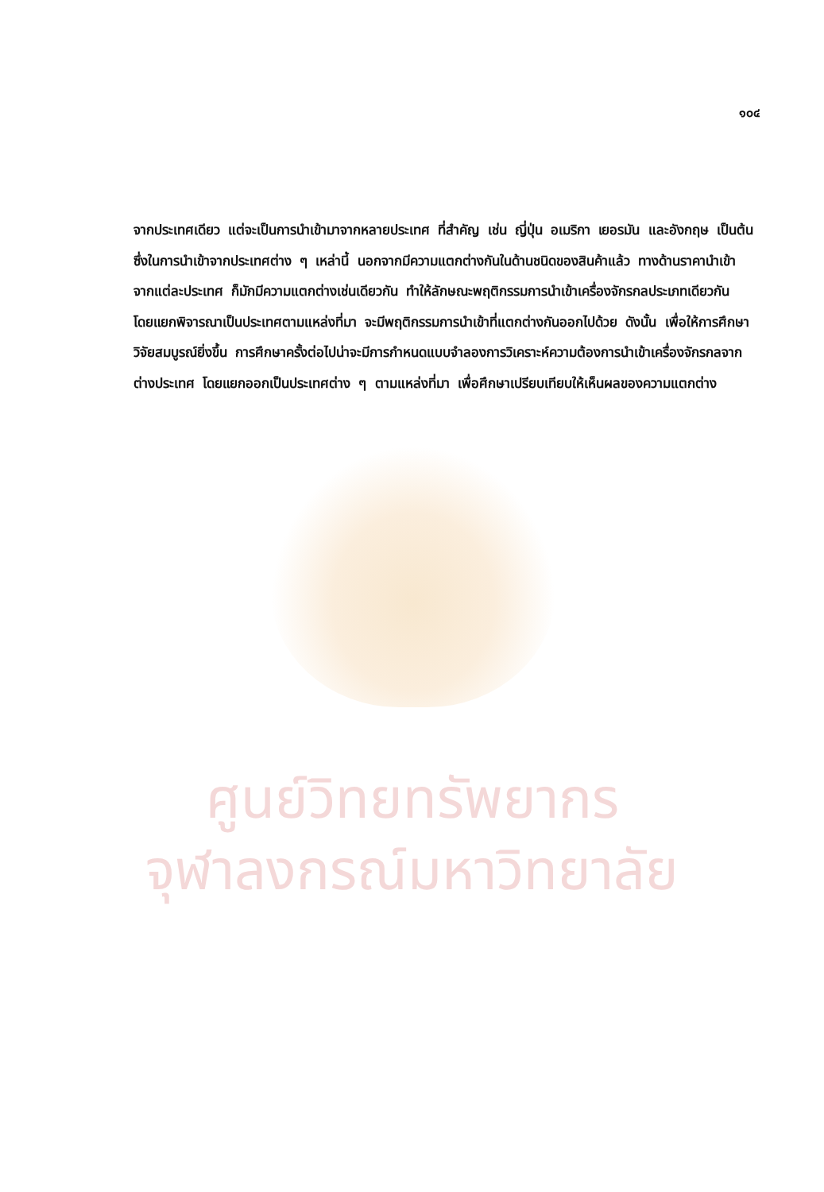ศูนย์วิทยทรัพยากร
จุฬาลงกรณ์มหาวิทยาลัย
๑๐๔
จากประเทศเดียว แต่จะเป็นการนำเข้ามาจากหลายประเทศ ที่สำคัญ เช่น ญี่ปุ่น อเมริกา เยอรมัน และอังกฤษ เป็นต้น ซึ่งในการนำเข้าจากประเทศต่าง ๆ เหล่านี้ นอกจากมีความแตกต่างกันในด้านชนิดของสินค้าแล้ว ทางด้านราคานำเข้าจากแต่ละประเทศ ก็มักมีความแตกต่างเช่นเดียวกัน ทำให้ลักษณะพฤติกรรมการนำเข้าเครื่องจักรกลประเภทเดียวกัน โดยแยกพิจารณาเป็นประเทศตามแหล่งที่มา จะมีพฤติกรรมการนำเข้าที่แตกต่างกันออกไปด้วย ดังนั้น เพื่อให้การศึกษาวิจัยสมบูรณ์ยิ่งขึ้น การศึกษาครั้งต่อไปน่าจะมีการกำหนดแบบจำลองการวิเคราะห์ความต้องการนำเข้าเครื่องจักรกลจากต่างประเทศ โดยแยกออกเป็นประเทศต่าง ๆ ตามแหล่งที่มา เพื่อศึกษาเปรียบเทียบให้เห็นผลของความแตกต่าง